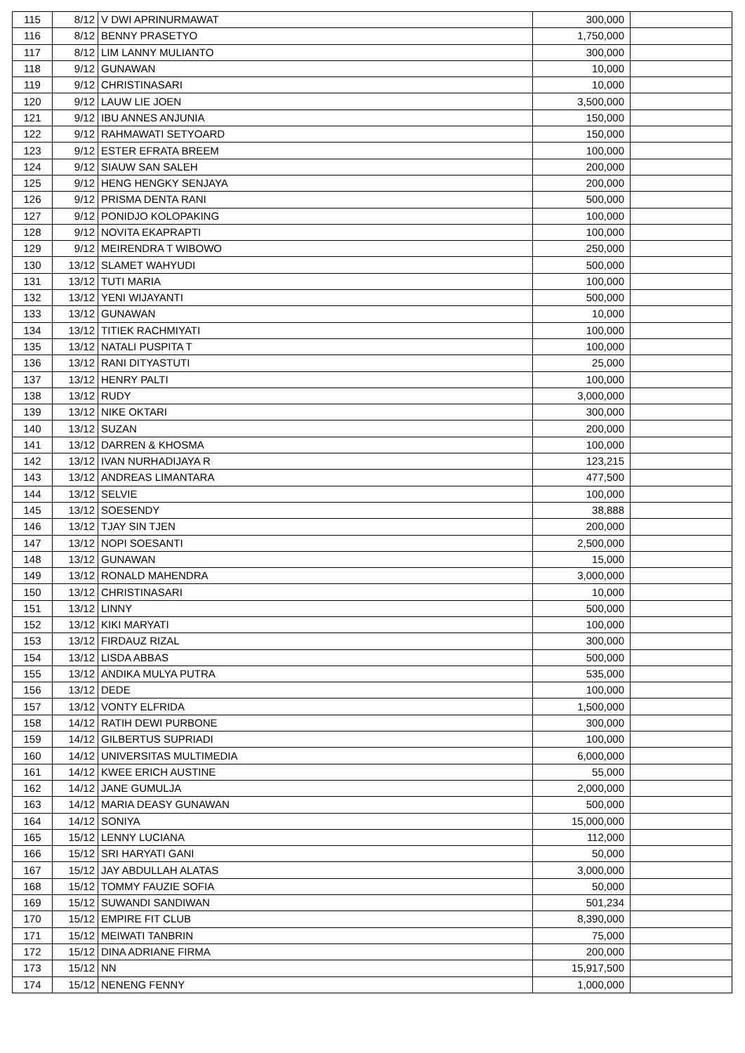| 115 | 8/12 | V DWI APRINURMAWAT | 300,000 | |
| 116 | 8/12 | BENNY PRASETYO | 1,750,000 | |
| 117 | 8/12 | LIM LANNY MULIANTO | 300,000 | |
| 118 | 9/12 | GUNAWAN | 10,000 | |
| 119 | 9/12 | CHRISTINASARI | 10,000 | |
| 120 | 9/12 | LAUW LIE JOEN | 3,500,000 | |
| 121 | 9/12 | IBU ANNES ANJUNIA | 150,000 | |
| 122 | 9/12 | RAHMAWATI SETYOARD | 150,000 | |
| 123 | 9/12 | ESTER EFRATA BREEM | 100,000 | |
| 124 | 9/12 | SIAUW SAN SALEH | 200,000 | |
| 125 | 9/12 | HENG HENGKY SENJAYA | 200,000 | |
| 126 | 9/12 | PRISMA DENTA RANI | 500,000 | |
| 127 | 9/12 | PONIDJO KOLOPAKING | 100,000 | |
| 128 | 9/12 | NOVITA EKAPRAPTI | 100,000 | |
| 129 | 9/12 | MEIRENDRA T WIBOWO | 250,000 | |
| 130 | 13/12 | SLAMET WAHYUDI | 500,000 | |
| 131 | 13/12 | TUTI MARIA | 100,000 | |
| 132 | 13/12 | YENI WIJAYANTI | 500,000 | |
| 133 | 13/12 | GUNAWAN | 10,000 | |
| 134 | 13/12 | TITIEK RACHMIYATI | 100,000 | |
| 135 | 13/12 | NATALI PUSPITA T | 100,000 | |
| 136 | 13/12 | RANI DITYASTUTI | 25,000 | |
| 137 | 13/12 | HENRY PALTI | 100,000 | |
| 138 | 13/12 | RUDY | 3,000,000 | |
| 139 | 13/12 | NIKE OKTARI | 300,000 | |
| 140 | 13/12 | SUZAN | 200,000 | |
| 141 | 13/12 | DARREN & KHOSMA | 100,000 | |
| 142 | 13/12 | IVAN NURHADIJAYA R | 123,215 | |
| 143 | 13/12 | ANDREAS LIMANTARA | 477,500 | |
| 144 | 13/12 | SELVIE | 100,000 | |
| 145 | 13/12 | SOESENDY | 38,888 | |
| 146 | 13/12 | TJAY SIN TJEN | 200,000 | |
| 147 | 13/12 | NOPI SOESANTI | 2,500,000 | |
| 148 | 13/12 | GUNAWAN | 15,000 | |
| 149 | 13/12 | RONALD MAHENDRA | 3,000,000 | |
| 150 | 13/12 | CHRISTINASARI | 10,000 | |
| 151 | 13/12 | LINNY | 500,000 | |
| 152 | 13/12 | KIKI MARYATI | 100,000 | |
| 153 | 13/12 | FIRDAUZ RIZAL | 300,000 | |
| 154 | 13/12 | LISDA ABBAS | 500,000 | |
| 155 | 13/12 | ANDIKA MULYA PUTRA | 535,000 | |
| 156 | 13/12 | DEDE | 100,000 | |
| 157 | 13/12 | VONTY ELFRIDA | 1,500,000 | |
| 158 | 14/12 | RATIH DEWI PURBONE | 300,000 | |
| 159 | 14/12 | GILBERTUS SUPRIADI | 100,000 | |
| 160 | 14/12 | UNIVERSITAS MULTIMEDIA | 6,000,000 | |
| 161 | 14/12 | KWEE ERICH AUSTINE | 55,000 | |
| 162 | 14/12 | JANE GUMULJA | 2,000,000 | |
| 163 | 14/12 | MARIA DEASY GUNAWAN | 500,000 | |
| 164 | 14/12 | SONIYA | 15,000,000 | |
| 165 | 15/12 | LENNY LUCIANA | 112,000 | |
| 166 | 15/12 | SRI HARYATI GANI | 50,000 | |
| 167 | 15/12 | JAY ABDULLAH ALATAS | 3,000,000 | |
| 168 | 15/12 | TOMMY FAUZIE SOFIA | 50,000 | |
| 169 | 15/12 | SUWANDI SANDIWAN | 501,234 | |
| 170 | 15/12 | EMPIRE FIT CLUB | 8,390,000 | |
| 171 | 15/12 | MEIWATI TANBRIN | 75,000 | |
| 172 | 15/12 | DINA ADRIANE FIRMA | 200,000 | |
| 173 | 15/12 | NN | 15,917,500 | |
| 174 | 15/12 | NENENG FENNY | 1,000,000 | |